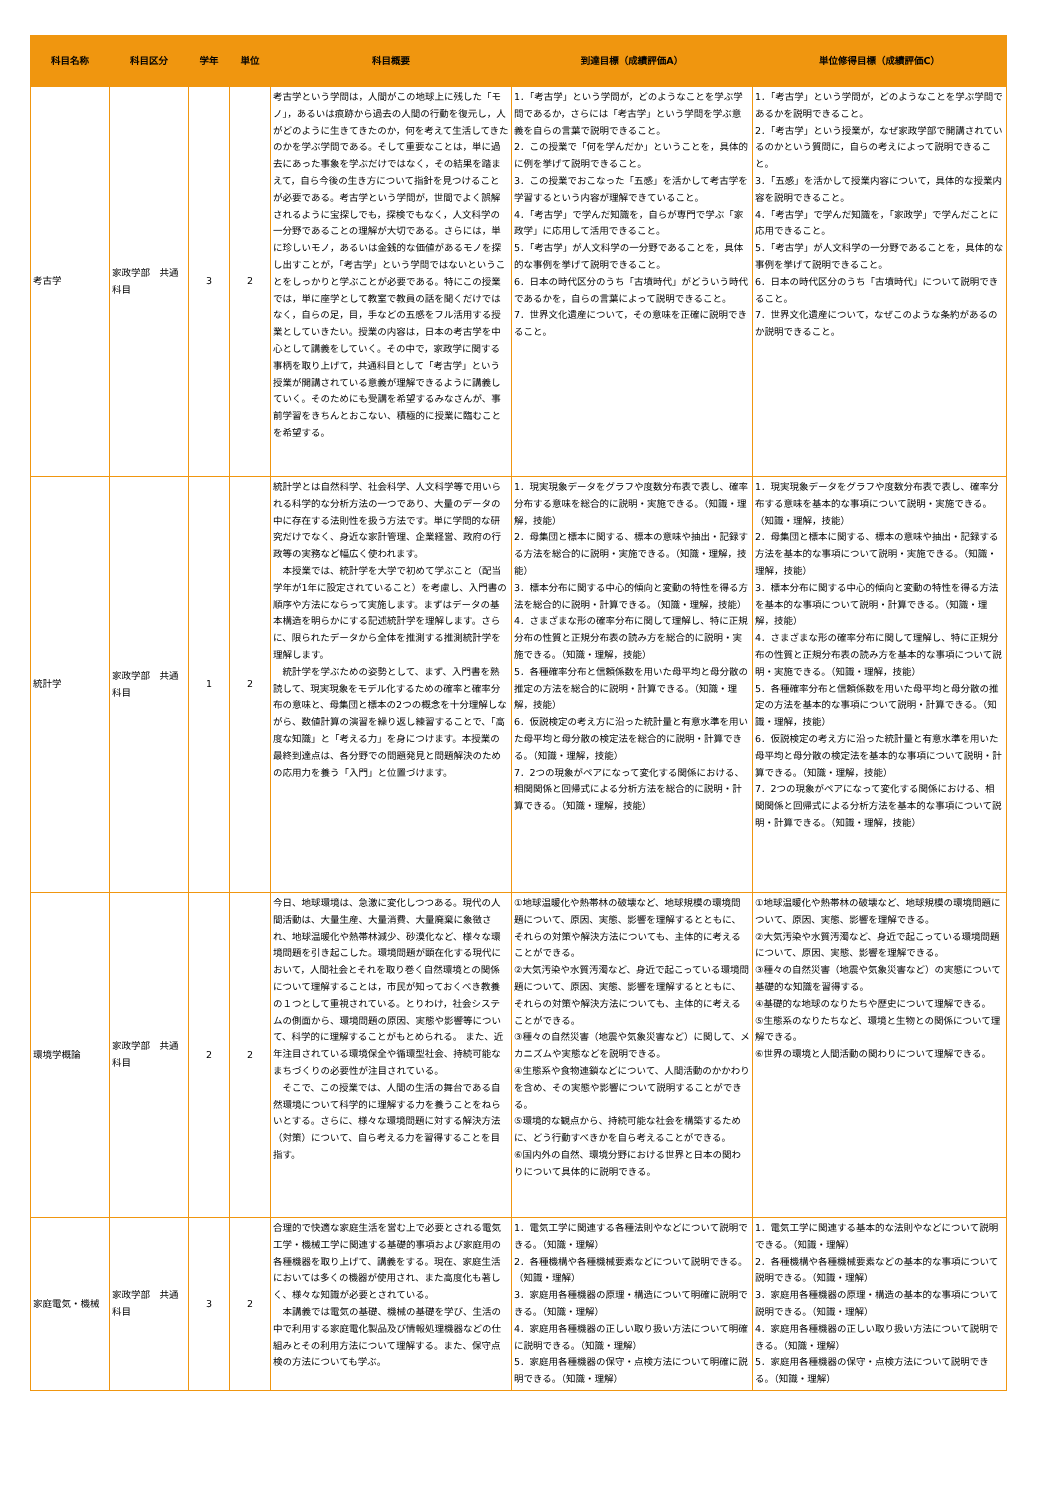| 科目名称 | 科目区分 | 学年 | 単位 | 科目概要 | 到達目標（成績評価A） | 単位修得目標（成績評価C） |
| --- | --- | --- | --- | --- | --- | --- |
| 考古学 | 家政学部 共通科目 | 3 | 2 | 考古学という学問は，人間がこの地球上に残した「モノ」，あるいは痕跡から過去の人間の行動を復元し，人がどのように生きてきたのか，何を考えて生活してきたのかを学ぶ学問である。そして重要なことは，単に過去にあった事象を学ぶだけではなく，その結果を踏まえて，自ら今後の生き方について指針を見つけることが必要である。考古学という学問が，世間でよく誤解されるように宝探しでも，探検でもなく，人文科学の一分野であることの理解が大切である。さらには，単に珍しいモノ，あるいは金銭的な価値があるモノを探し出すことが，「考古学」という学問ではないということをしっかりと学ぶことが必要である。特にこの授業では，単に座学として教室で教員の話を聞くだけではなく，自らの足，目，手などの五感をフル活用する授業としていきたい。授業の内容は，日本の考古学を中心として講義をしていく。その中で，家政学に関する事柄を取り上げて，共通科目として「考古学」という授業が開講されている意義が理解できるように講義していく。そのためにも受講を希望するみなさんが、事前学習をきちんとおこない、積極的に授業に臨むことを希望する。 | 1．「考古学」という学問が，どのようなことを学ぶ学問であるか，さらには「考古学」という学問を学ぶ意義を自らの言葉で説明できること。 2．この授業で「何を学んだか」ということを，具体的に例を挙げて説明できること。 3．この授業でおこなった「五感」を活かして考古学を学習するという内容が理解できていること。 4．「考古学」で学んだ知識を，自らが専門で学ぶ「家政学」に応用して活用できること。 5．「考古学」が人文科学の一分野であることを，具体的な事例を挙げて説明できること。 6．日本の時代区分のうち「古墳時代」がどういう時代であるかを，自らの言葉によって説明できること。 7．世界文化遺産について，その意味を正確に説明できること。 | 1．「考古学」という学問が，どのようなことを学ぶ学問であるかを説明できること。 2．「考古学」という授業が，なぜ家政学部で開講されているのかという質問に，自らの考えによって説明できること。 3．「五感」を活かして授業内容について，具体的な授業内容を説明できること。 4．「考古学」で学んだ知識を，「家政学」で学んだことに応用できること。 5．「考古学」が人文科学の一分野であることを，具体的な事例を挙げて説明できること。 6．日本の時代区分のうち「古墳時代」について説明できること。 7．世界文化遺産について，なぜこのような条約があるのか説明できること。 |
| 統計学 | 家政学部 共通科目 | 1 | 2 | 統計学とは自然科学、社会科学、人文科学等で用いられる科学的な分析方法の一つであり、大量のデータの中に存在する法則性を扱う方法です。単に学問的な研究だけでなく、身近な家計管理、企業経営、政府の行政等の実務など幅広く使われます。 本授業では、統計学を大学で初めて学ぶこと（配当学年が1年に設定されていること）を考慮し、入門書の順序や方法にならって実施します。まずはデータの基本構造を明らかにする記述統計学を理解します。さらに、限られたデータから全体を推測する推測統計学を理解します。 統計学を学ぶための姿勢として、まず、入門書を熟読して、現実現象をモデル化するための確率と確率分布の意味と、母集団と標本の2つの概念を十分理解しながら、数値計算の演習を繰り返し練習することで、「高度な知識」と「考える力」を身につけます。本授業の最終到達点は、各分野での問題発見と問題解決のための応用力を養う「入門」と位置づけます。 | 1．現実現象データをグラフや度数分布表で表し、確率分布する意味を総合的に説明・実施できる。（知識・理解，技能） 2．母集団と標本に関する、標本の意味や抽出・記録する方法を総合的に説明・実施できる。（知識・理解，技能） 3．標本分布に関する中心的傾向と変動の特性を得る方法を総合的に説明・計算できる。（知識・理解，技能） 4．さまざまな形の確率分布に関して理解し、特に正規分布の性質と正規分布表の読み方を総合的に説明・実施できる。（知識・理解，技能） 5．各種確率分布と信頼係数を用いた母平均と母分散の推定の方法を総合的に説明・計算できる。（知識・理解，技能） 6．仮説検定の考え方に沿った統計量と有意水準を用いた母平均と母分散の検定法を総合的に説明・計算できる。（知識・理解，技能） 7．2つの現象がペアになって変化する関係における、相関関係と回帰式による分析方法を総合的に説明・計算できる。（知識・理解，技能） | 1．現実現象データをグラフや度数分布表で表し、確率分布する意味を基本的な事項について説明・実施できる。（知識・理解，技能） 2．母集団と標本に関する、標本の意味や抽出・記録する方法を基本的な事項について説明・実施できる。（知識・理解，技能） 3．標本分布に関する中心的傾向と変動の特性を得る方法を基本的な事項について説明・計算できる。（知識・理解，技能） 4．さまざまな形の確率分布に関して理解し、特に正規分布の性質と正規分布表の読み方を基本的な事項について説明・実施できる。（知識・理解，技能） 5．各種確率分布と信頼係数を用いた母平均と母分散の推定の方法を基本的な事項について説明・計算できる。（知識・理解，技能） 6．仮説検定の考え方に沿った統計量と有意水準を用いた母平均と母分散の検定法を基本的な事項について説明・計算できる。（知識・理解，技能） 7．2つの現象がペアになって変化する関係における、相関関係と回帰式による分析方法を基本的な事項について説明・計算できる。（知識・理解，技能） |
| 環境学概論 | 家政学部 共通科目 | 2 | 2 | 今日、地球環境は、急激に変化しつつある。現代の人間活動は、大量生産、大量消費、大量廃棄に象徴され、地球温暖化や熱帯林減少、砂漠化など、様々な環境問題を引き起こした。環境問題が顕在化する現代において，人間社会とそれを取り巻く自然環境との関係について理解することは，市民が知っておくべき教養の１つとして重視されている。とりわけ，社会システムの側面から、環境問題の原因、実態や影響等について、科学的に理解することがもとめられる。 また、近年注目されている環境保全や循環型社会、持続可能なまちづくりの必要性が注目されている。 そこで、この授業では、人間の生活の舞台である自然環境について科学的に理解する力を養うことをねらいとする。さらに、様々な環境問題に対する解決方法（対策）について、自ら考える力を習得することを目指す。 | ①地球温暖化や熱帯林の破壊など、地球規模の環境問題について、原因、実態、影響を理解するとともに、それらの対策や解決方法についても、主体的に考えることができる。 ②大気汚染や水質汚濁など、身近で起こっている環境問題について、原因、実態、影響を理解するとともに、それらの対策や解決方法についても、主体的に考えることができる。 ③種々の自然災害（地震や気象災害など）に関して、メカニズムや実態などを説明できる。 ④生態系や食物連鎖などについて、人間活動のかかわりを含め、その実態や影響について説明することができる。 ⑤環境的な観点から、持続可能な社会を構築するために、どう行動すべきかを自ら考えることができる。 ⑥国内外の自然、環境分野における世界と日本の関わりについて具体的に説明できる。 | ①地球温暖化や熱帯林の破壊など、地球規模の環境問題について、原因、実態、影響を理解できる。 ②大気汚染や水質汚濁など、身近で起こっている環境問題について、原因、実態、影響を理解できる。 ③種々の自然災害（地震や気象災害など）の実態について基礎的な知識を習得する。 ④基礎的な地球のなりたちや歴史について理解できる。 ⑤生態系のなりたちなど、環境と生物との関係について理解できる。 ⑥世界の環境と人間活動の関わりについて理解できる。 |
| 家庭電気・機械 | 家政学部 共通科目 | 3 | 2 | 合理的で快適な家庭生活を営む上で必要とされる電気工学・機械工学に関連する基礎的事項および家庭用の各種機器を取り上げて、講義をする。現在、家庭生活においては多くの機器が使用され、また高度化も著しく、様々な知識が必要とされている。 本講義では電気の基礎、機械の基礎を学び、生活の中で利用する家庭電化製品及び情報処理機器などの仕組みとその利用方法について理解する。また、保守点検の方法についても学ぶ。 | 1．電気工学に関連する各種法則やなどについて説明できる。（知識・理解） 2．各種機構や各種機械要素などについて説明できる。（知識・理解） 3．家庭用各種機器の原理・構造について明確に説明できる。（知識・理解） 4．家庭用各種機器の正しい取り扱い方法について明確に説明できる。（知識・理解） 5．家庭用各種機器の保守・点検方法について明確に説明できる。（知識・理解） | 1．電気工学に関連する基本的な法則やなどについて説明できる。（知識・理解） 2．各種機構や各種機械要素などの基本的な事項について説明できる。（知識・理解） 3．家庭用各種機器の原理・構造の基本的な事項について説明できる。（知識・理解） 4．家庭用各種機器の正しい取り扱い方法について説明できる。（知識・理解） 5．家庭用各種機器の保守・点検方法について説明できる。（知識・理解） |